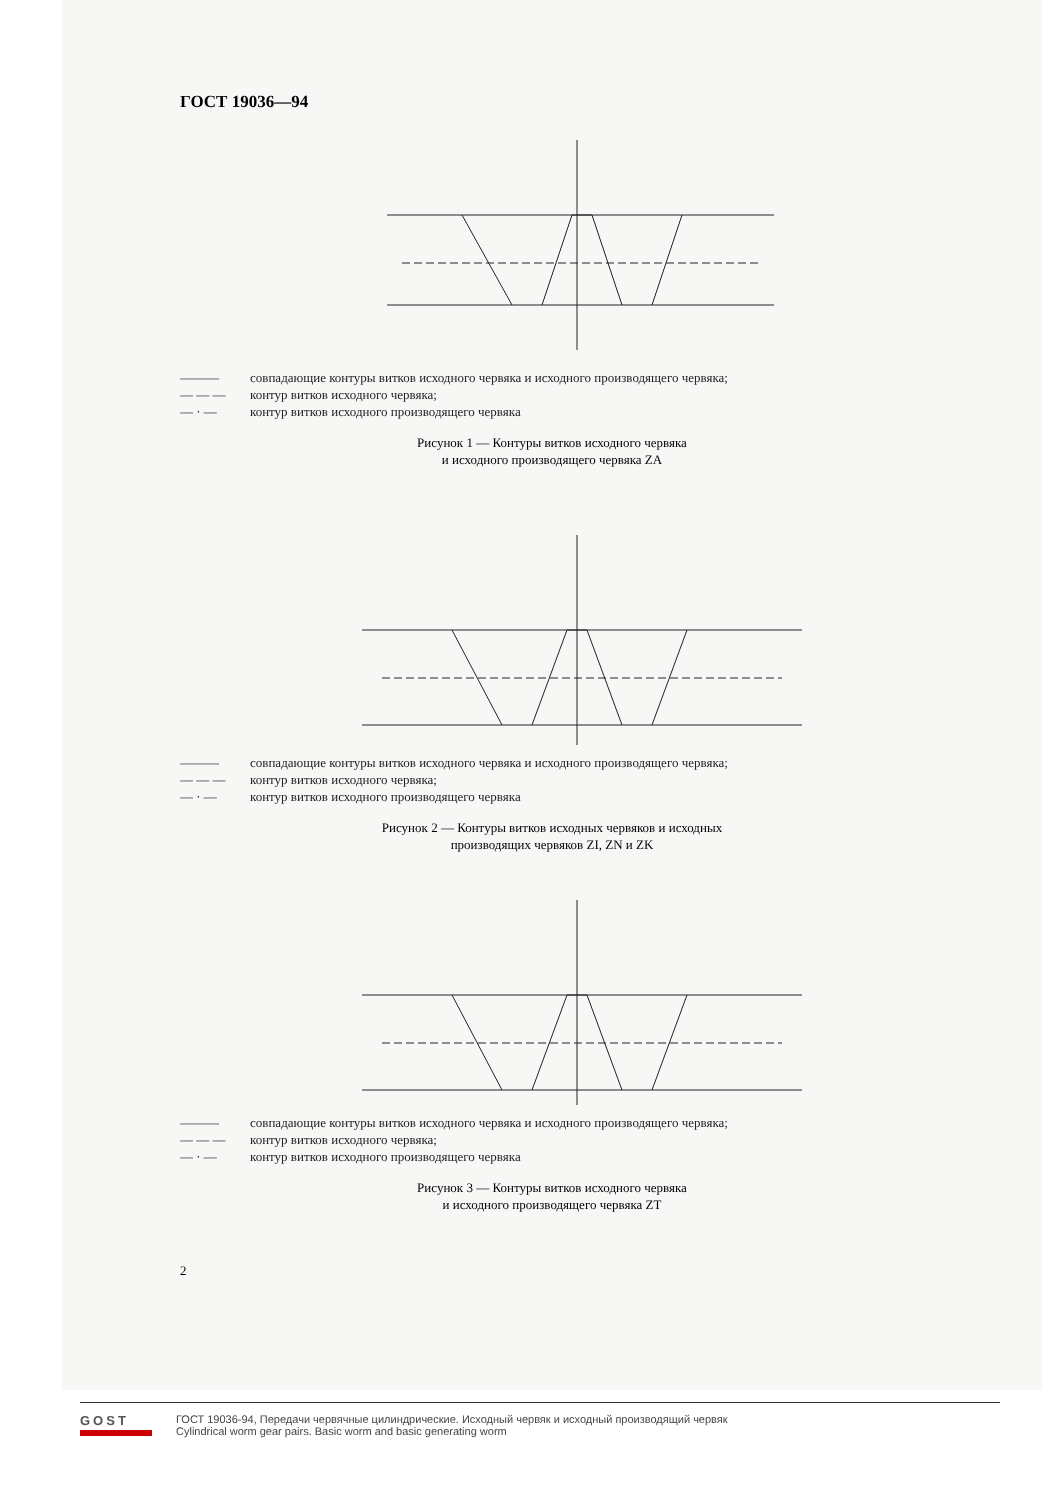ГОСТ 19036—94
——— совпадающие контуры витков исходного червяка и исходного производящего червяка;
— — — контур витков исходного червяка;
— · — контур витков исходного производящего червяка
Рисунок 1 — Контуры витков исходного червяка
и исходного производящего червяка ZA
——— совпадающие контуры витков исходного червяка и исходного производящего червяка;
— — — контур витков исходного червяка;
— · — контур витков исходного производящего червяка
Рисунок 2 — Контуры витков исходных червяков и исходных
производящих червяков ZI, ZN и ZK
——— совпадающие контуры витков исходного червяка и исходного производящего червяка;
— — — контур витков исходного червяка;
— · — контур витков исходного производящего червяка
Рисунок 3 — Контуры витков исходного червяка
и исходного производящего червяка ZT
2
GOST
ГОСТ 19036-94, Передачи червячные цилиндрические. Исходный червяк и исходный производящий червяк
Cylindrical worm gear pairs. Basic worm and basic generating worm